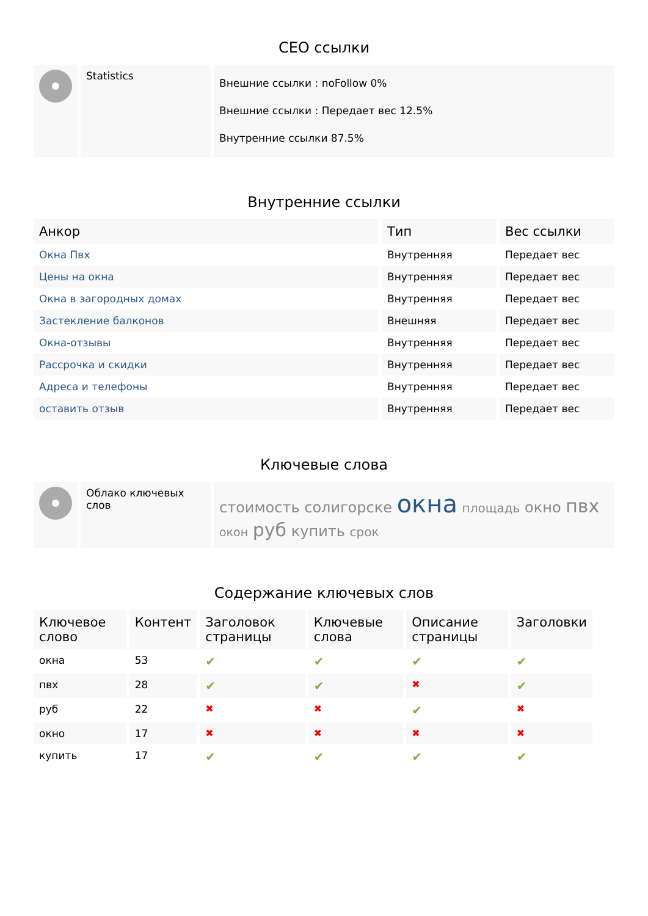СЕО ссылки
| | Statistics | Внешние ссылки : noFollow 0% Внешние ссылки : Передает вес 12.5% Внутренние ссылки 87.5% |
Внутренние ссылки
| Анкор | Тип | Вес ссылки |
| --- | --- | --- |
| Окна Пвх | Внутренняя | Передает вес |
| Цены на окна | Внутренняя | Передает вес |
| Окна в загородных домах | Внутренняя | Передает вес |
| Застекление балконов | Внешняя | Передает вес |
| Окна-отзывы | Внутренняя | Передает вес |
| Рассрочка и скидки | Внутренняя | Передает вес |
| Адреса и телефоны | Внутренняя | Передает вес |
| оставить отзыв | Внутренняя | Передает вес |
Ключевые слова
| | Облако ключевых слов | стоимость солигорске окна площадь окно пвх окон руб купить срок |
Содержание ключевых слов
| Ключевое слово | Контент | Заголовок страницы | Ключевые слова | Описание страницы | Заголовки |
| --- | --- | --- | --- | --- | --- |
| окна | 53 | ✔ | ✔ | ✔ | ✔ |
| пвх | 28 | ✔ | ✔ | ✖ | ✔ |
| руб | 22 | ✖ | ✖ | ✔ | ✖ |
| окно | 17 | ✖ | ✖ | ✖ | ✖ |
| купить | 17 | ✔ | ✔ | ✔ | ✔ |